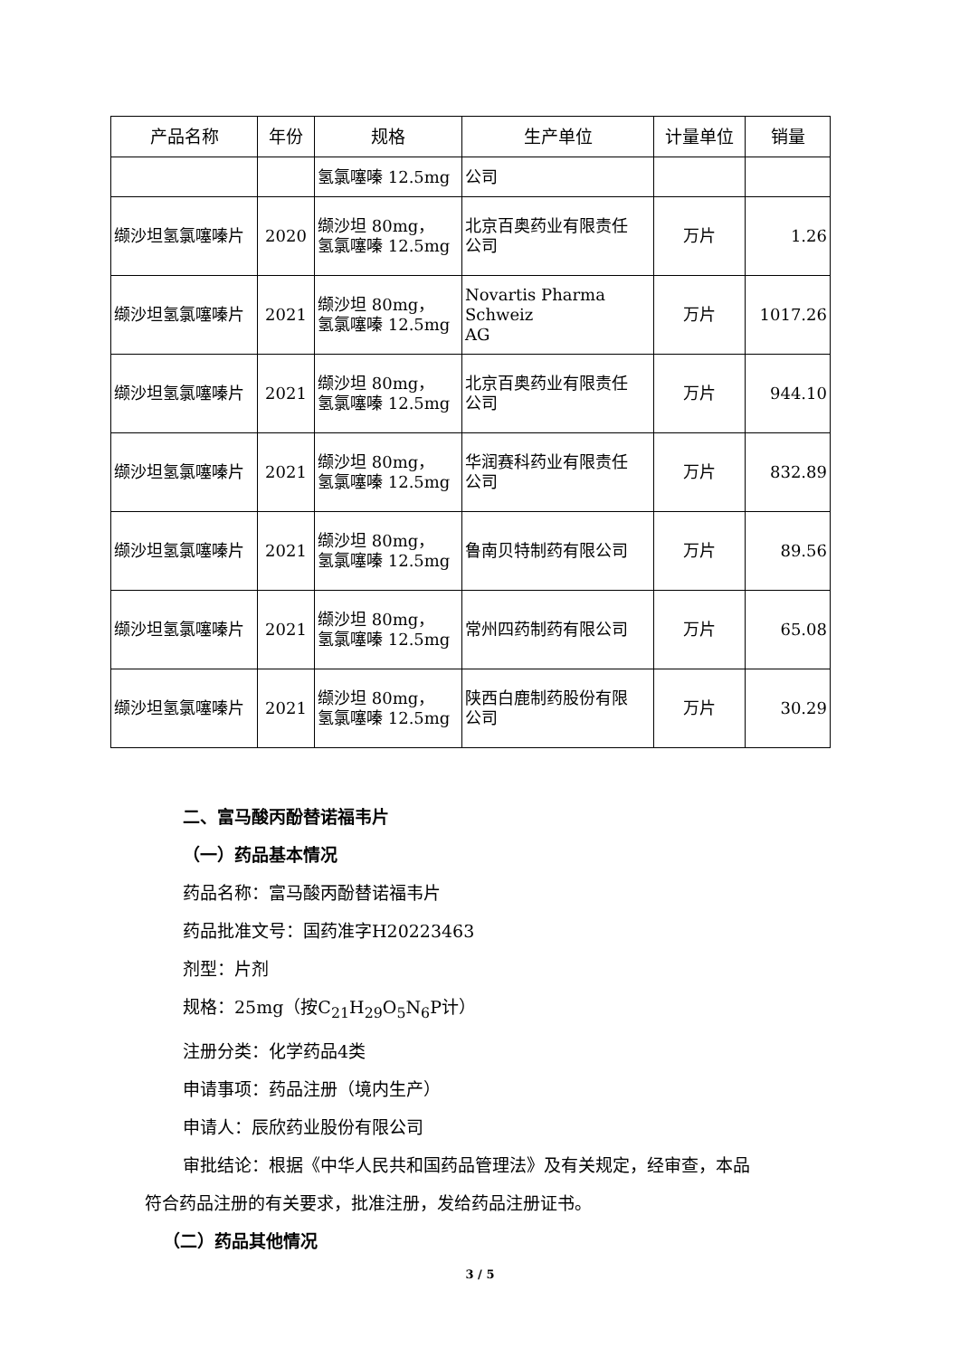| 产品名称 | 年份 | 规格 | 生产单位 | 计量单位 | 销量 |
| --- | --- | --- | --- | --- | --- |
| | | 氢氯噻嗪 12.5mg | 公司 | | |
| 缬沙坦氢氯噻嗪片 | 2020 | 缬沙坦 80mg， 氢氯噻嗪 12.5mg | 北京百奥药业有限责任 公司 | 万片 | 1.26 |
| 缬沙坦氢氯噻嗪片 | 2021 | 缬沙坦 80mg， 氢氯噻嗪 12.5mg | Novartis Pharma Schweiz AG | 万片 | 1017.26 |
| 缬沙坦氢氯噻嗪片 | 2021 | 缬沙坦 80mg， 氢氯噻嗪 12.5mg | 北京百奥药业有限责任 公司 | 万片 | 944.10 |
| 缬沙坦氢氯噻嗪片 | 2021 | 缬沙坦 80mg， 氢氯噻嗪 12.5mg | 华润赛科药业有限责任 公司 | 万片 | 832.89 |
| 缬沙坦氢氯噻嗪片 | 2021 | 缬沙坦 80mg， 氢氯噻嗪 12.5mg | 鲁南贝特制药有限公司 | 万片 | 89.56 |
| 缬沙坦氢氯噻嗪片 | 2021 | 缬沙坦 80mg， 氢氯噻嗪 12.5mg | 常州四药制药有限公司 | 万片 | 65.08 |
| 缬沙坦氢氯噻嗪片 | 2021 | 缬沙坦 80mg， 氢氯噻嗪 12.5mg | 陕西白鹿制药股份有限 公司 | 万片 | 30.29 |
二、富马酸丙酚替诺福韦片
（一）药品基本情况
药品名称：富马酸丙酚替诺福韦片
药品批准文号：国药准字H20223463
剂型：片剂
规格：25mg（按C<sub>21</sub>H<sub>29</sub>O<sub>5</sub>N<sub>6</sub>P计）
注册分类：化学药品4类
申请事项：药品注册（境内生产）
申请人：辰欣药业股份有限公司
审批结论：根据《中华人民共和国药品管理法》及有关规定，经审查，本品
符合药品注册的有关要求，批准注册，发给药品注册证书。
（二）药品其他情况
3 / 5